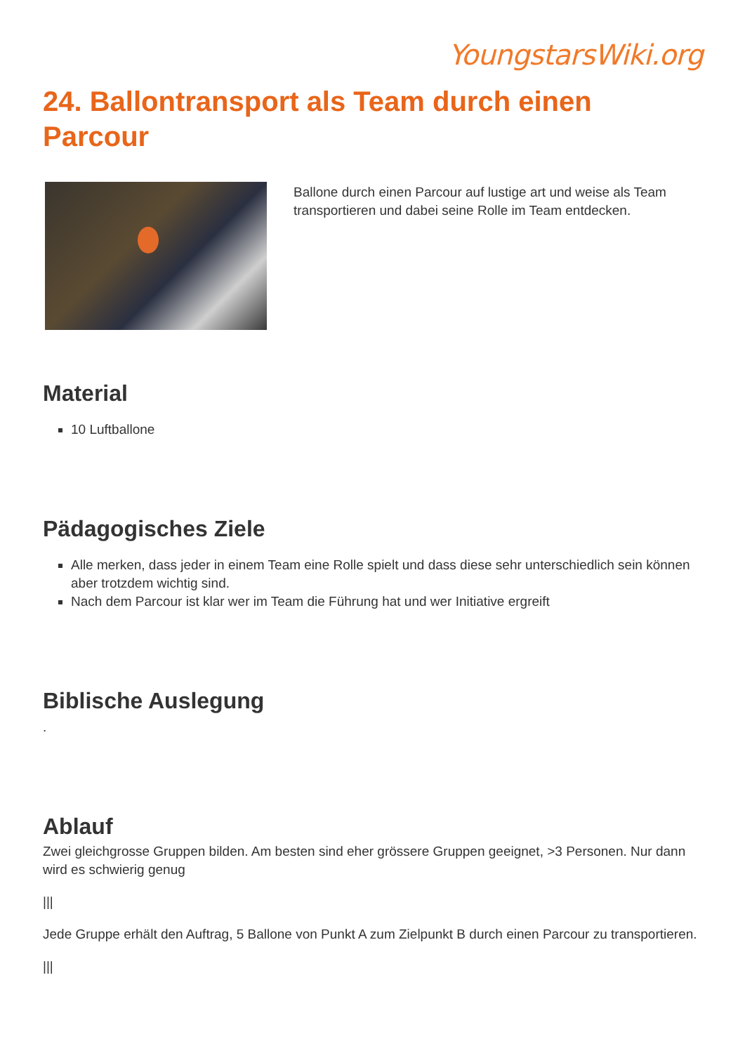YoungstarsWiki.org
24. Ballontransport als Team durch einen Parcour
Ballone durch einen Parcour auf lustige art und weise als Team transportieren und dabei seine Rolle im Team entdecken.
Material
10 Luftballone
Pädagogisches Ziele
Alle merken, dass jeder in einem Team eine Rolle spielt und dass diese sehr unterschiedlich sein können aber trotzdem wichtig sind.
Nach dem Parcour ist klar wer im Team die Führung hat und wer Initiative ergreift
Biblische Auslegung
.
Ablauf
Zwei gleichgrosse Gruppen bilden. Am besten sind eher grössere Gruppen geeignet, >3 Personen. Nur dann wird es schwierig genug
|||
Jede Gruppe erhält den Auftrag, 5 Ballone von Punkt A zum Zielpunkt B durch einen Parcour zu transportieren.
|||